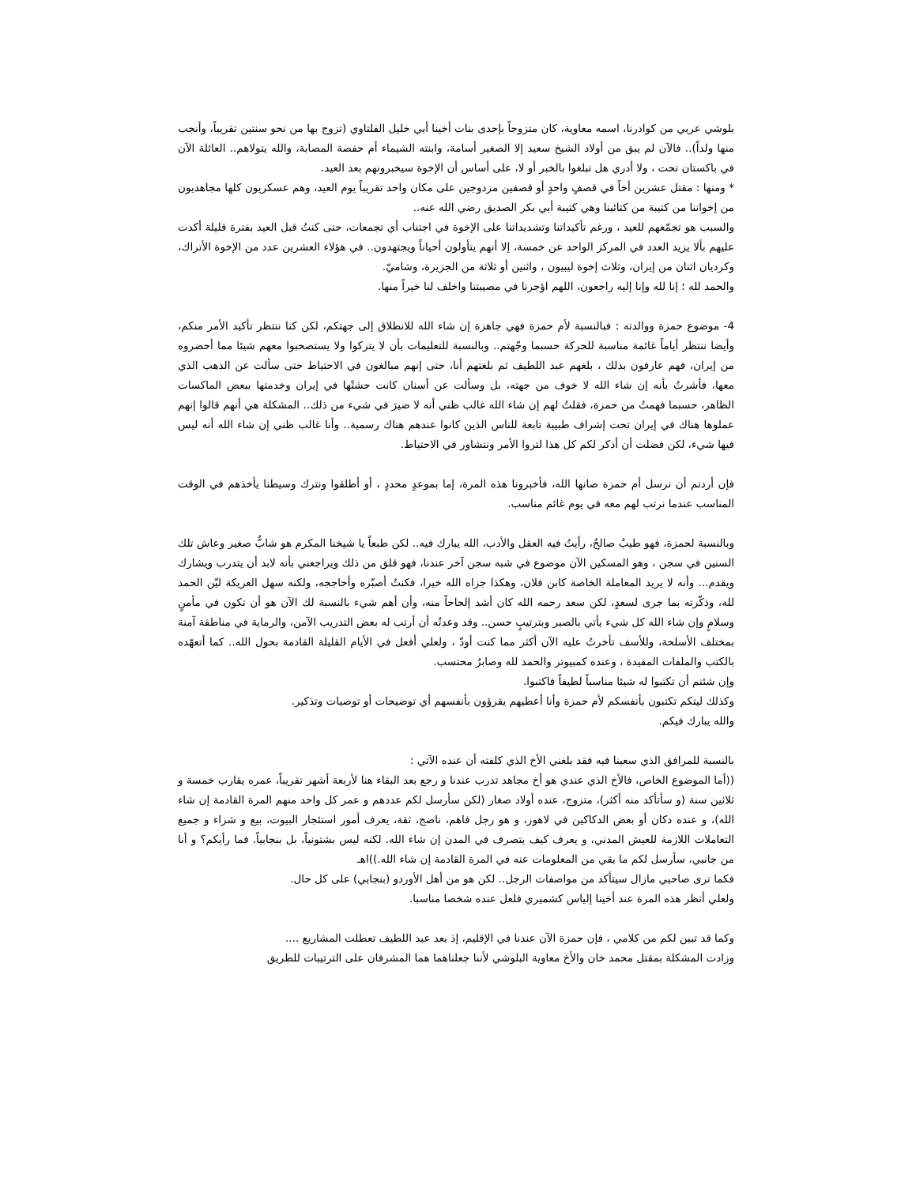بلوشي عربي من كوادرنا، اسمه معاوية، كان متزوجاً بإحدى بنات أخينا أبي خليل الفلتاوي (تزوج بها من نحو سنتين تقريباً، وأنجب منها ولداً).. فالآن لم يبق من أولاد الشيخ سعيد إلا الصغير أسامة، وابنته الشيماء أم حفصة المصابة، والله يتولاهم.. العائلة الآن في باكستان تحت ، ولا أدري هل تبلغوا بالخبر أو لا، على أساس أن الإخوة سيخبرونهم بعد العيد.
* ومنها : مقتل عشرين أخاً في قصفٍ واحدٍ أو قصفين مزدوجين على مكان واحد تقريباً يوم العيد، وهم عسكريون كلها مجاهديون من إخواننا من كتيبة من كتائبنا وهي كتيبة أبي بكر الصديق رضي الله عنه..
والسبب هو تجمّعهم للعيد ، ورغم تأكيداتنا وتشديداتنا على الإخوة في اجتناب أي تجمعات، حتى كنتُ قبل العيد بفترة قليلة أكدت عليهم بألا يزيد العدد في المركز الواحد عن خمسة، إلا أنهم يتأولون أحياناً ويجتهدون.. في هؤلاء العشرين عدد من الإخوة الأتراك، وكرديان اثنان من إيران، وثلاث إخوة ليبيون ، واثنين أو ثلاثة من الجزيرة، وشاميّ.
والحمد لله ؛ إنا لله وإنا إليه راجعون، اللهم اؤجرنا في مصيبتنا واخلف لنا خيراً منها.
4- موضوع حمزة ووالدته : فبالنسبة لأم حمزة فهي جاهزة إن شاء الله للانطلاق إلى جهتكم، لكن كنا ننتظر تأكيد الأمر منكم، وأيضا ننتظر أياماً غائمة مناسبة للحركة حسبما وجّهتم.. وبالنسبة للتعليمات بأن لا يتركوا ولا يستصحبوا معهم شيئا مما أحضروه من إيران، فهم عارفون بذلك ، بلغهم عبد اللطيف ثم بلغتهم أنا، حتى إنهم مبالغون في الاحتياط حتى سألت عن الذهب الذي معها، فأشرتُ بأنه إن شاء الله لا خوف من جهته، بل وسألت عن أسنان كانت حشتْها في إيران وخدمتها ببعض الماكسات الظاهر، حسبما فهمتُ من حمزة، فقلتُ لهم إن شاء الله غالب ظني أنه لا ضيرَ في شيء من ذلك.. المشكلة هي أنهم قالوا إنهم عملوها هناك في إيران تحت إشراف طبيبة تابعة للناس الذين كانوا عندهم هناك رسمية.. وأنا غالب ظني إن شاء الله أنه ليس فيها شيء، لكن فضلت أن أذكر لكم كل هذا لتروا الأمر ونتشاور في الاحتياط.
فإن أردتم أن نرسل أم حمزة صانها الله، فأخبرونا هذه المرة، إما بموعدٍ محددٍ ، أو أطلقوا ونترك وسيطنا يأخذهم في الوقت المناسب عندما نرتب لهم معه في يوم غائم مناسب.
وبالنسبة لحمزة، فهو طيبٌ صالحٌ، رأيتُ فيه العقل والأدب، الله يبارك فيه.. لكن طبعاً يا شيخنا المكرم هو شابٌّ صغير وعاش تلك السنين في سجن ، وهو المسكين الآن موضوع في شبه سجن آخر عندنا، فهو قلق من ذلك ويراجعني بأنه لابد أن يتدرب ويشارك ويقدم... وأنه لا يريد المعاملة الخاصة كابن فلان، وهكذا جزاه الله خيرا، فكنتُ أصبّره وأحاججه، ولكنه سهل العريكة ليّن الحمد لله، وذكّرته بما جرى لسعدٍ، لكن سعد رحمه الله كان أشد إلحاحاً منه، وأن أهم شيء بالنسبة لك الآن هو أن تكون في مأمنٍ وسلامٍ وإن شاء الله كل شيء يأتي بالصبر وبترتيبٍ حسن.. وقد وعدتُه أن أرتب له بعض التدريب الآمن، والرماية في مناطقة آمنة بمختلف الأسلحة، وللأسف تأخرتُ عليه الآن أكثر مما كنت أودّ ، ولعلي أفعل في الأيام القليلة القادمة بحول الله.. كما أتعهّده بالكتب والملفات المفيدة ، وعنده كمبيوتر والحمد لله وصابرٌ محتسب.
وإن شئتم أن تكتبوا له شيئا مناسباً لطيفاً فاكتبوا.
وكذلك ليتكم تكتبون بأنفسكم لأم حمزة وأنا أعطيهم يقرؤون بأنفسهم أي توضيحات أو توصيات وتذكير.
والله يبارك فيكم.
بالنسبة للمرافق الذي سعينا فيه فقد بلغني الأخ الذي كلفته أن عنده الآتي :
((أما الموضوع الخاص، فالأخ الذي عندي هو أخ مجاهد تدرب عندنا و رجع بعد البقاء هنا لأربعة أشهر تقريباً، عمره يقارب خمسة و ثلاثين سنة (و سأتأكد منه أكثر)، متزوج، عنده أولاد صغار (لكن سأرسل لكم عددهم و عمر كل واحد منهم المرة القادمة إن شاء الله)، و عنده دكان أو بعض الدكاكين في لاهور، و هو رجل فاهم، ناضج، ثقة، يعرف أمور استئجار البيوت، بيع و شراء و جميع التعاملات اللازمة للعيش المدني، و يعرف كيف يتصرف في المدن إن شاء الله. لكنه ليس بشتونياً، بل بنجابياً. فما رأيكم؟ و أنا من جانبي، سأرسل لكم ما بقي من المعلومات عنه في المرة القادمة إن شاء الله.))اهـ
فكما ترى صاحبي مازال سيتأكد من مواصفات الرجل.. لكن هو من أهل الأوردو (بنجابي) على كل حال.
ولعلي أنظر هذه المرة عند أخينا إلياس كشميري فلعل عنده شخصا مناسبا.
وكما قد تبين لكم من كلامي ، فإن حمزة الآن عندنا في الإقليم، إذ بعد عبد اللطيف تعطلت المشاريع ....
وزادت المشكلة بمقتل محمد خان والأخ معاوية البلوشي لأننا جعلناهما هما المشرفان على الترتيبات للطريق